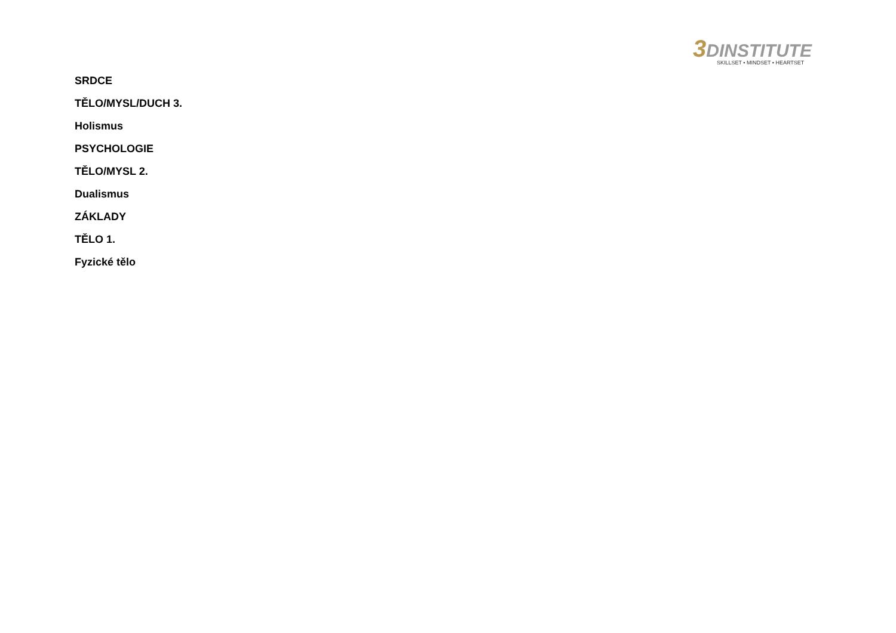3 DINSTITUTE
SKILLSET • MINDSET • HEARTSET
SRDCE
TĚLO/MYSL/DUCH 3.
Holismus
PSYCHOLOGIE
TĚLO/MYSL 2.
Dualismus
ZÁKLADY
TĚLO 1.
Fyzické tělo